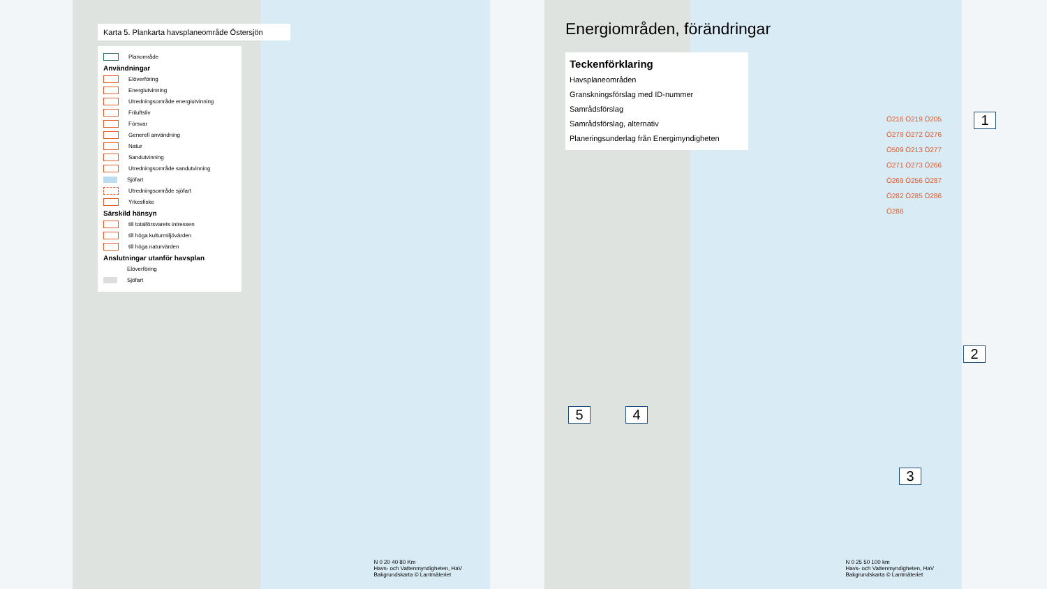Karta 5. Plankarta havsplaneområde Östersjön
Planområde
Användningar
Elöverföring
Energiutvinning
Utredningsområde energiutvinning
Friluftsliv
Försvar
Generell användning
Natur
Sandutvinning
Utredningsområde sandutvinning
Sjöfart
Utredningsområde sjöfart
Yrkesfiske
Särskild hänsyn
till totalförsvarets intressen
till höga kulturmiljövärden
till höga naturvärden
Anslutningar utanför havsplan
Elöverföring
Sjöfart
N 0 20 40 80 Km
Havs- och Vattenmyndigheten, HaV
Bakgrundskarta © Lantmäteriet
Energiområden, förändringar
Teckenförklaring
Havsplaneområden
Granskningsförslag med ID-nummer
Samrådsförslag
Samrådsförslag, alternativ
Planeringsunderlag från Energimyndigheten
Ö216 Ö219 Ö205 Ö279 Ö272 Ö276 Ö509 Ö213 Ö277 Ö271 Ö273 Ö266 Ö269 Ö256 Ö287 Ö282 Ö285 Ö286 Ö288
1
2
3
4
5
N 0 25 50 100 km
Havs- och Vattenmyndigheten, HaV
Bakgrundskarta © Lantmäteriet